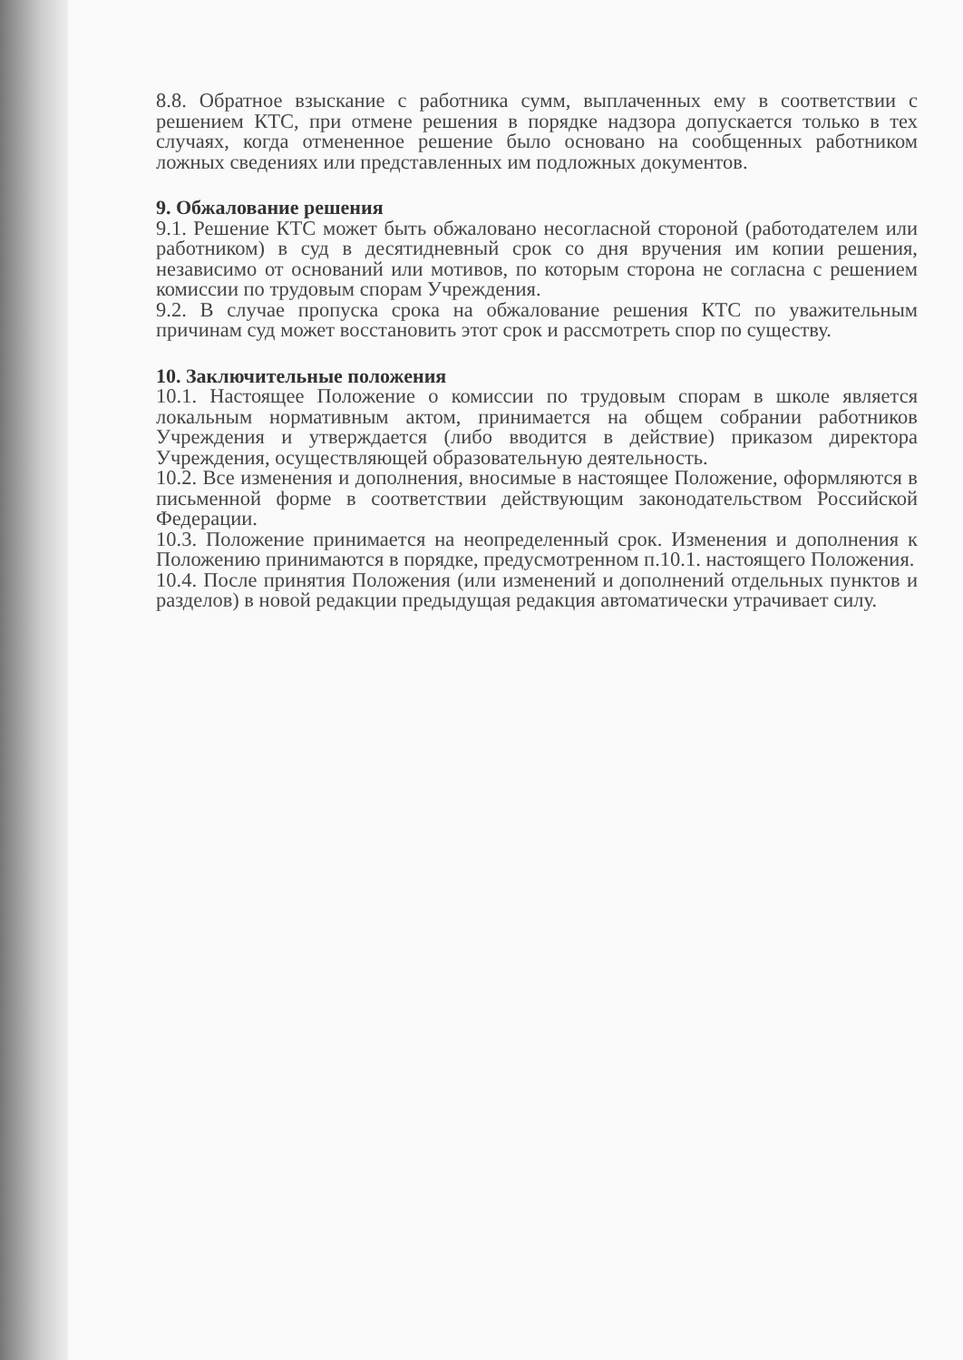8.8. Обратное взыскание с работника сумм, выплаченных ему в соответствии с решением КТС, при отмене решения в порядке надзора допускается только в тех случаях, когда отмененное решение было основано на сообщенных работником ложных сведениях или представленных им подложных документов.
9. Обжалование решения
9.1. Решение КТС может быть обжаловано несогласной стороной (работодателем или работником) в суд в десятидневный срок со дня вручения им копии решения, независимо от оснований или мотивов, по которым сторона не согласна с решением комиссии по трудовым спорам Учреждения.
9.2. В случае пропуска срока на обжалование решения КТС по уважительным причинам суд может восстановить этот срок и рассмотреть спор по существу.
10. Заключительные положения
10.1. Настоящее Положение о комиссии по трудовым спорам в школе является локальным нормативным актом, принимается на общем собрании работников Учреждения и утверждается (либо вводится в действие) приказом директора Учреждения, осуществляющей образовательную деятельность.
10.2. Все изменения и дополнения, вносимые в настоящее Положение, оформляются в письменной форме в соответствии действующим законодательством Российской Федерации.
10.3. Положение принимается на неопределенный срок. Изменения и дополнения к Положению принимаются в порядке, предусмотренном п.10.1. настоящего Положения.
10.4. После принятия Положения (или изменений и дополнений отдельных пунктов и разделов) в новой редакции предыдущая редакция автоматически утрачивает силу.